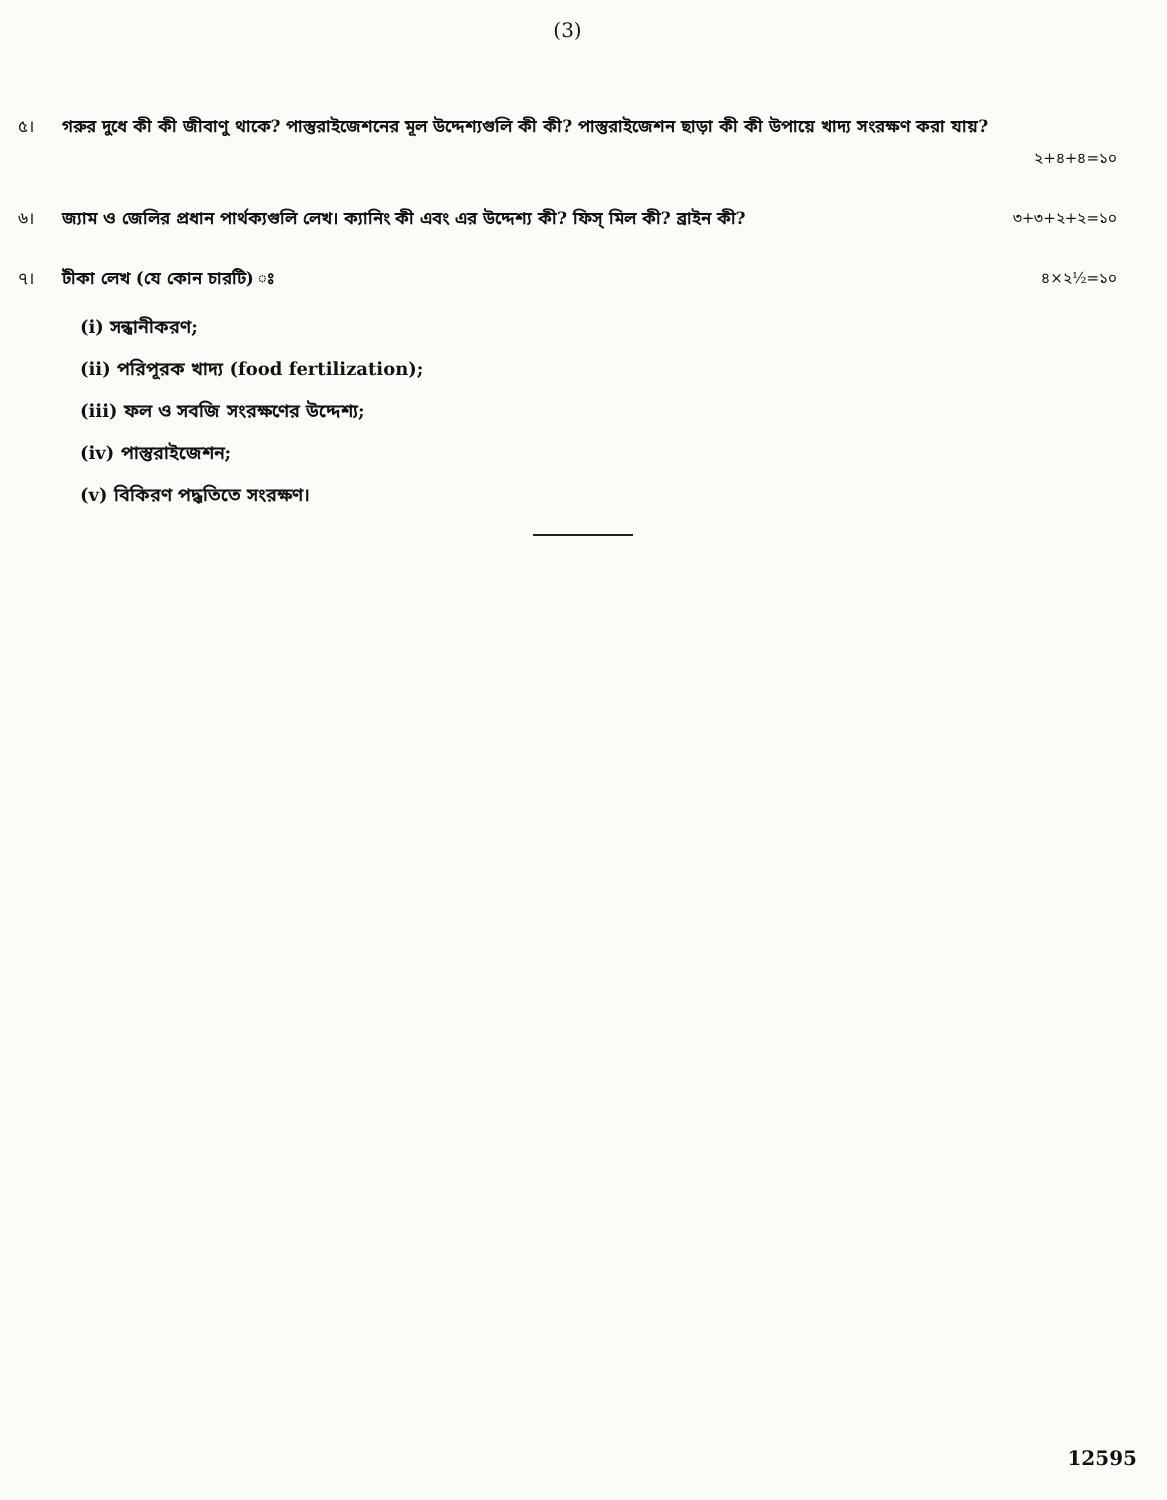(3)
৫। গরুর দুধে কী কী জীবাণু থাকে? পাস্তুরাইজেশনের মূল উদ্দেশ্যগুলি কী কী? পাস্তুরাইজেশন ছাড়া কী কী উপায়ে খাদ্য সংরক্ষণ করা যায়?
২+৪+৪=১০
৬। জ্যাম ও জেলির প্রধান পার্থক্যগুলি লেখ। ক্যানিং কী এবং এর উদ্দেশ্য কী? ফিস্ মিল কী? ব্রাইন কী? ৩+৩+২+২=১০
৭। টীকা লেখ (যে কোন চারটি) ঃ ৪×২½=১০
(i) সন্ধানীকরণ;
(ii) পরিপূরক খাদ্য (food fertilization);
(iii) ফল ও সবজি সংরক্ষণের উদ্দেশ্য;
(iv) পাস্তুরাইজেশন;
(v) বিকিরণ পদ্ধতিতে সংরক্ষণ।
12595